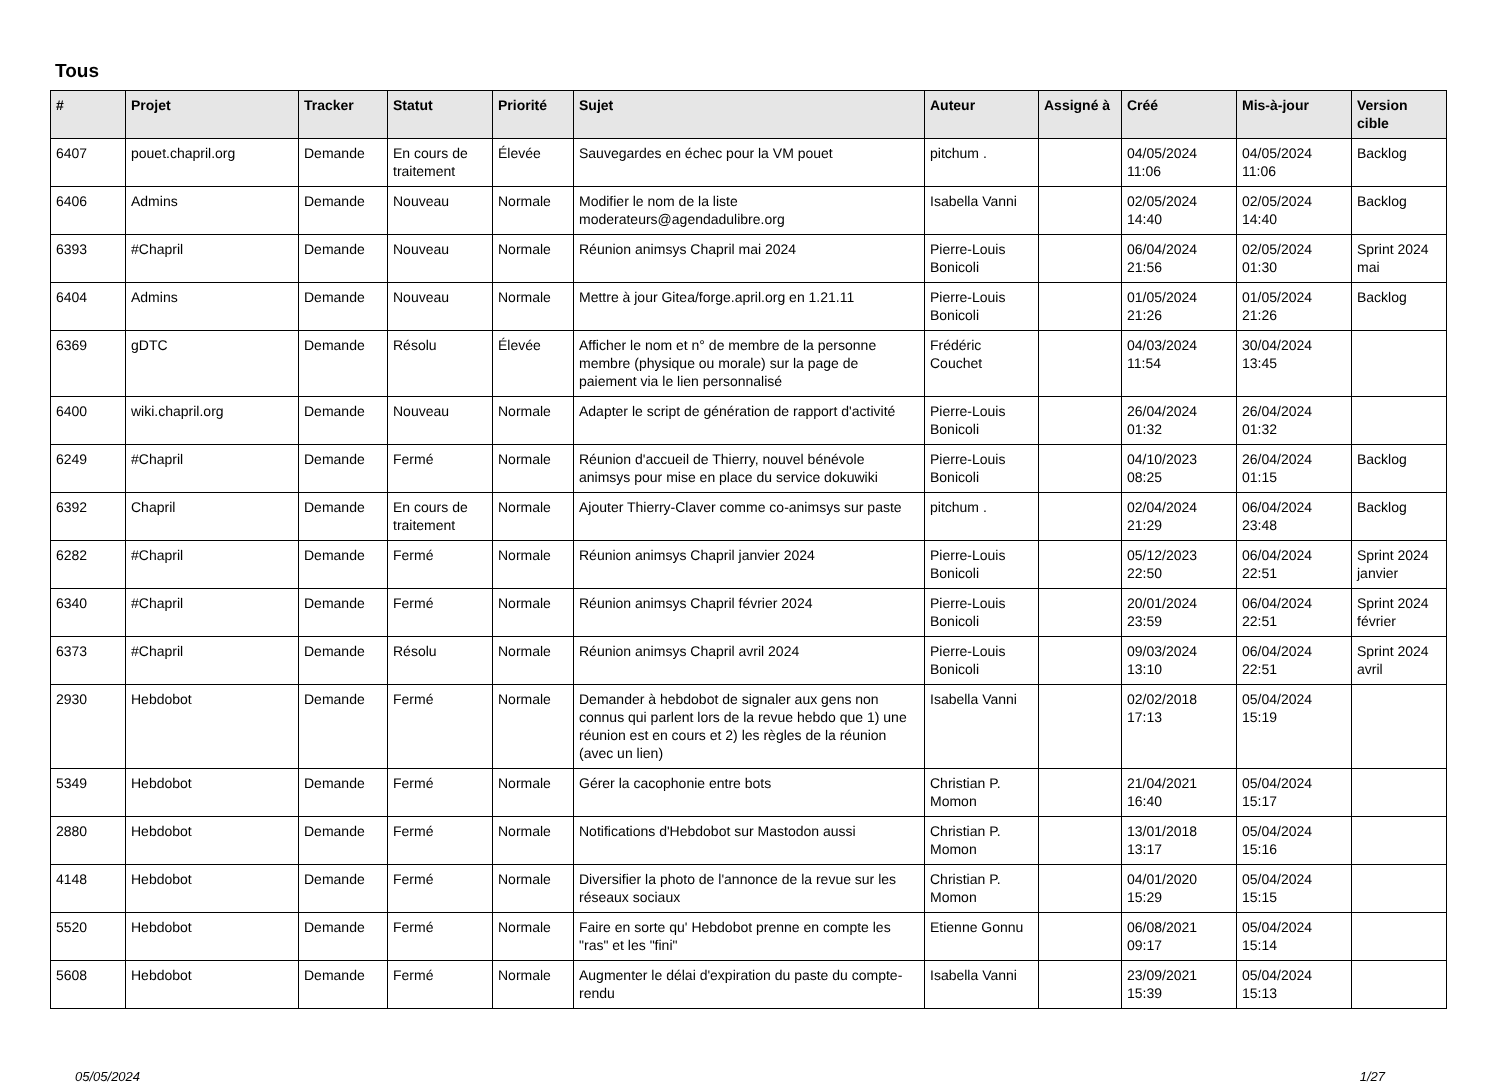Tous
| # | Projet | Tracker | Statut | Priorité | Sujet | Auteur | Assigné à | Créé | Mis-à-jour | Version cible |
| --- | --- | --- | --- | --- | --- | --- | --- | --- | --- | --- |
| 6407 | pouet.chapril.org | Demande | En cours de traitement | Élevée | Sauvegardes en échec pour la VM pouet | pitchum . | | 04/05/2024 11:06 | 04/05/2024 11:06 | Backlog |
| 6406 | Admins | Demande | Nouveau | Normale | Modifier le nom de la liste moderateurs@agendadulibre.org | Isabella Vanni | | 02/05/2024 14:40 | 02/05/2024 14:40 | Backlog |
| 6393 | #Chapril | Demande | Nouveau | Normale | Réunion animsys Chapril mai 2024 | Pierre-Louis Bonicoli | | 06/04/2024 21:56 | 02/05/2024 01:30 | Sprint 2024 mai |
| 6404 | Admins | Demande | Nouveau | Normale | Mettre à jour Gitea/forge.april.org en 1.21.11 | Pierre-Louis Bonicoli | | 01/05/2024 21:26 | 01/05/2024 21:26 | Backlog |
| 6369 | gDTC | Demande | Résolu | Élevée | Afficher le nom et n° de membre de la personne membre (physique ou morale) sur la page de paiement via le lien personnalisé | Frédéric Couchet | | 04/03/2024 11:54 | 30/04/2024 13:45 | |
| 6400 | wiki.chapril.org | Demande | Nouveau | Normale | Adapter le script de génération de rapport d'activité | Pierre-Louis Bonicoli | | 26/04/2024 01:32 | 26/04/2024 01:32 | |
| 6249 | #Chapril | Demande | Fermé | Normale | Réunion d'accueil de Thierry, nouvel bénévole animsys pour mise en place du service dokuwiki | Pierre-Louis Bonicoli | | 04/10/2023 08:25 | 26/04/2024 01:15 | Backlog |
| 6392 | Chapril | Demande | En cours de traitement | Normale | Ajouter Thierry-Claver comme co-animsys sur paste | pitchum . | | 02/04/2024 21:29 | 06/04/2024 23:48 | Backlog |
| 6282 | #Chapril | Demande | Fermé | Normale | Réunion animsys Chapril janvier 2024 | Pierre-Louis Bonicoli | | 05/12/2023 22:50 | 06/04/2024 22:51 | Sprint 2024 janvier |
| 6340 | #Chapril | Demande | Fermé | Normale | Réunion animsys Chapril février 2024 | Pierre-Louis Bonicoli | | 20/01/2024 23:59 | 06/04/2024 22:51 | Sprint 2024 février |
| 6373 | #Chapril | Demande | Résolu | Normale | Réunion animsys Chapril avril 2024 | Pierre-Louis Bonicoli | | 09/03/2024 13:10 | 06/04/2024 22:51 | Sprint 2024 avril |
| 2930 | Hebdobot | Demande | Fermé | Normale | Demander à hebdobot de signaler aux gens non connus qui parlent lors de la revue hebdo que 1) une réunion est en cours et 2) les règles de la réunion (avec un lien) | Isabella Vanni | | 02/02/2018 17:13 | 05/04/2024 15:19 | |
| 5349 | Hebdobot | Demande | Fermé | Normale | Gérer la cacophonie entre bots | Christian P. Momon | | 21/04/2021 16:40 | 05/04/2024 15:17 | |
| 2880 | Hebdobot | Demande | Fermé | Normale | Notifications d'Hebdobot sur Mastodon aussi | Christian P. Momon | | 13/01/2018 13:17 | 05/04/2024 15:16 | |
| 4148 | Hebdobot | Demande | Fermé | Normale | Diversifier la photo de l'annonce de la revue sur les réseaux sociaux | Christian P. Momon | | 04/01/2020 15:29 | 05/04/2024 15:15 | |
| 5520 | Hebdobot | Demande | Fermé | Normale | Faire en sorte qu' Hebdobot prenne en compte les "ras" et les "fini" | Etienne Gonnu | | 06/08/2021 09:17 | 05/04/2024 15:14 | |
| 5608 | Hebdobot | Demande | Fermé | Normale | Augmenter le délai d'expiration du paste du compte-rendu | Isabella Vanni | | 23/09/2021 15:39 | 05/04/2024 15:13 | |
05/05/2024 1/27